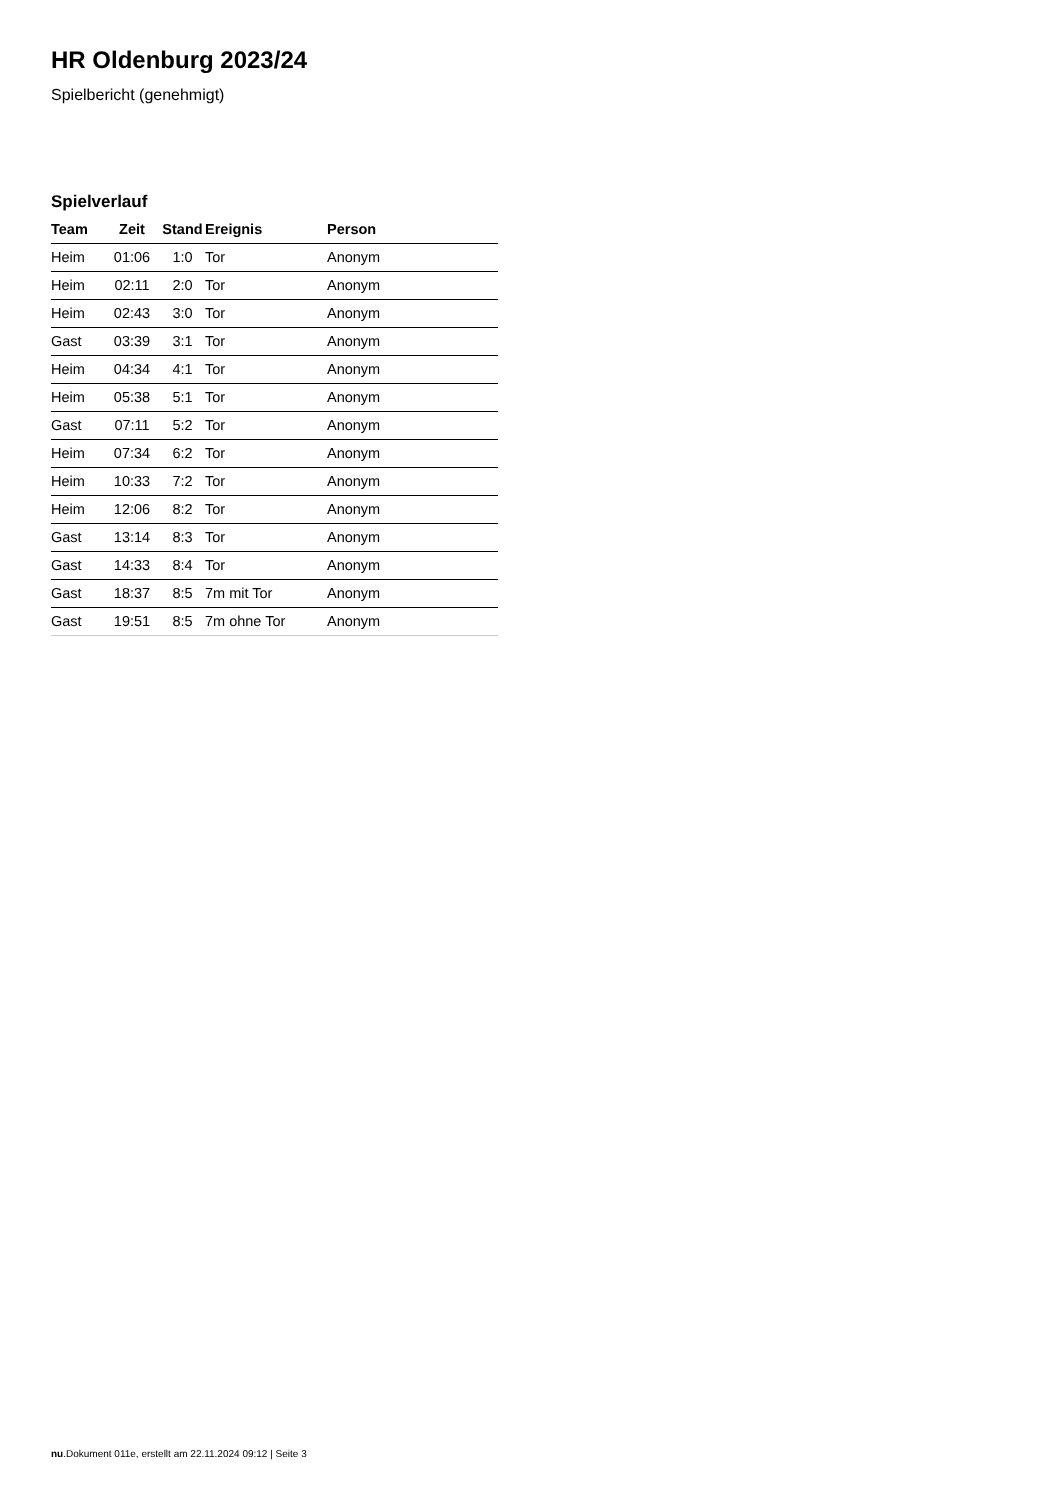HR Oldenburg 2023/24
Spielbericht (genehmigt)
Spielverlauf
| Team | Zeit | Stand | Ereignis | Person |
| --- | --- | --- | --- | --- |
| Heim | 01:06 | 1:0 | Tor | Anonym |
| Heim | 02:11 | 2:0 | Tor | Anonym |
| Heim | 02:43 | 3:0 | Tor | Anonym |
| Gast | 03:39 | 3:1 | Tor | Anonym |
| Heim | 04:34 | 4:1 | Tor | Anonym |
| Heim | 05:38 | 5:1 | Tor | Anonym |
| Gast | 07:11 | 5:2 | Tor | Anonym |
| Heim | 07:34 | 6:2 | Tor | Anonym |
| Heim | 10:33 | 7:2 | Tor | Anonym |
| Heim | 12:06 | 8:2 | Tor | Anonym |
| Gast | 13:14 | 8:3 | Tor | Anonym |
| Gast | 14:33 | 8:4 | Tor | Anonym |
| Gast | 18:37 | 8:5 | 7m mit Tor | Anonym |
| Gast | 19:51 | 8:5 | 7m ohne Tor | Anonym |
nu.Dokument 011e, erstellt am 22.11.2024 09:12 | Seite 3